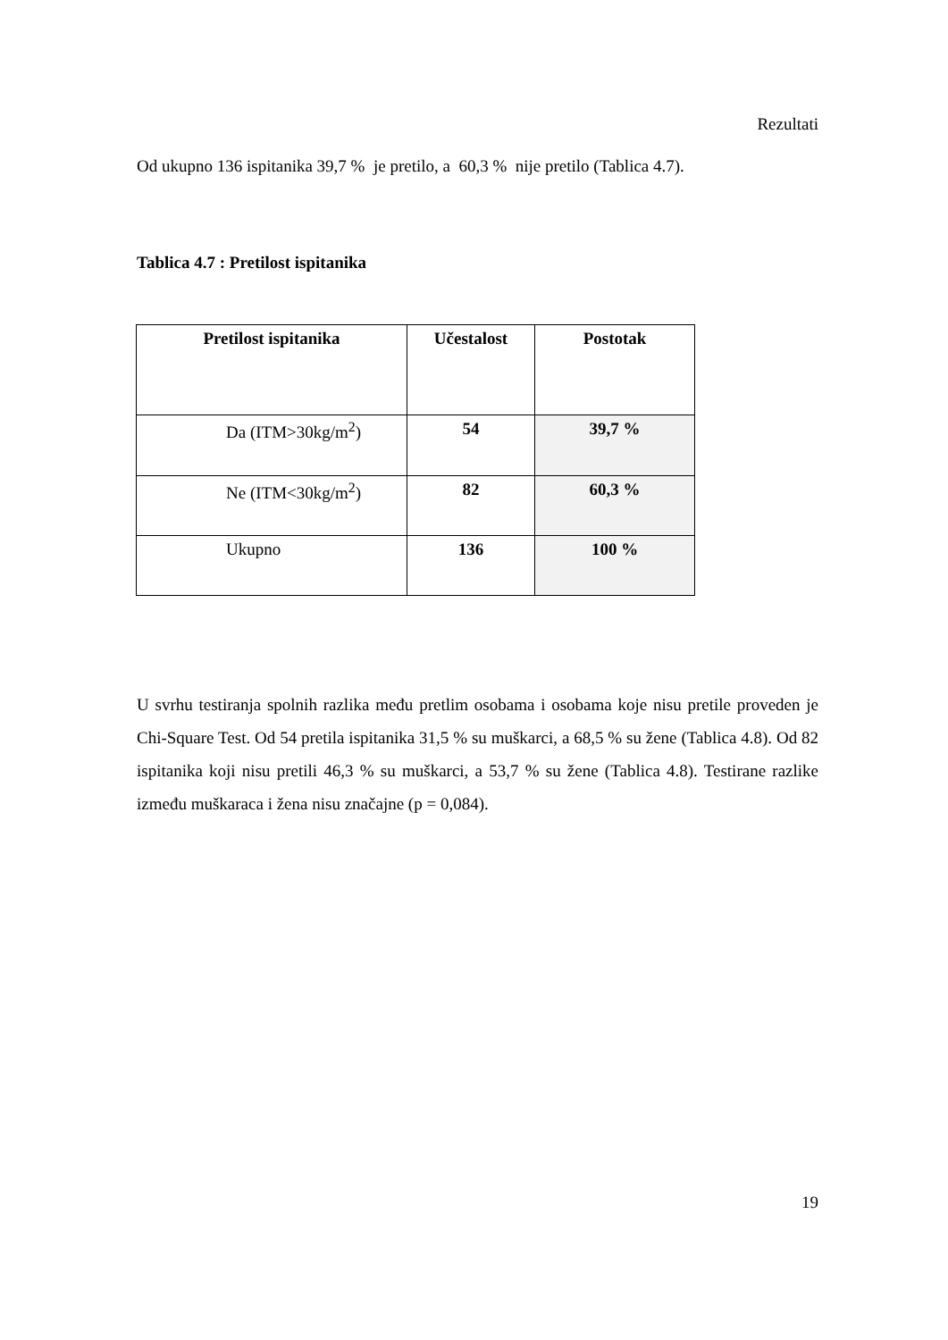Rezultati
Od ukupno 136 ispitanika 39,7 % je pretilo, a 60,3 % nije pretilo (Tablica 4.7).
Tablica 4.7 : Pretilost ispitanika
| Pretilost ispitanika | Učestalost | Postotak |
| --- | --- | --- |
| Da (ITM>30kg/m<sup>2</sup>) | 54 | 39,7 % |
| Ne (ITM<30kg/m<sup>2</sup>) | 82 | 60,3 % |
| Ukupno | 136 | 100 % |
U svrhu testiranja spolnih razlika među pretlim osobama i osobama koje nisu pretile proveden je Chi-Square Test. Od 54 pretila ispitanika 31,5 % su muškarci, a 68,5 % su žene (Tablica 4.8). Od 82 ispitanika koji nisu pretili 46,3 % su muškarci, a 53,7 % su žene (Tablica 4.8). Testirane razlike između muškaraca i žena nisu značajne (p = 0,084).
19